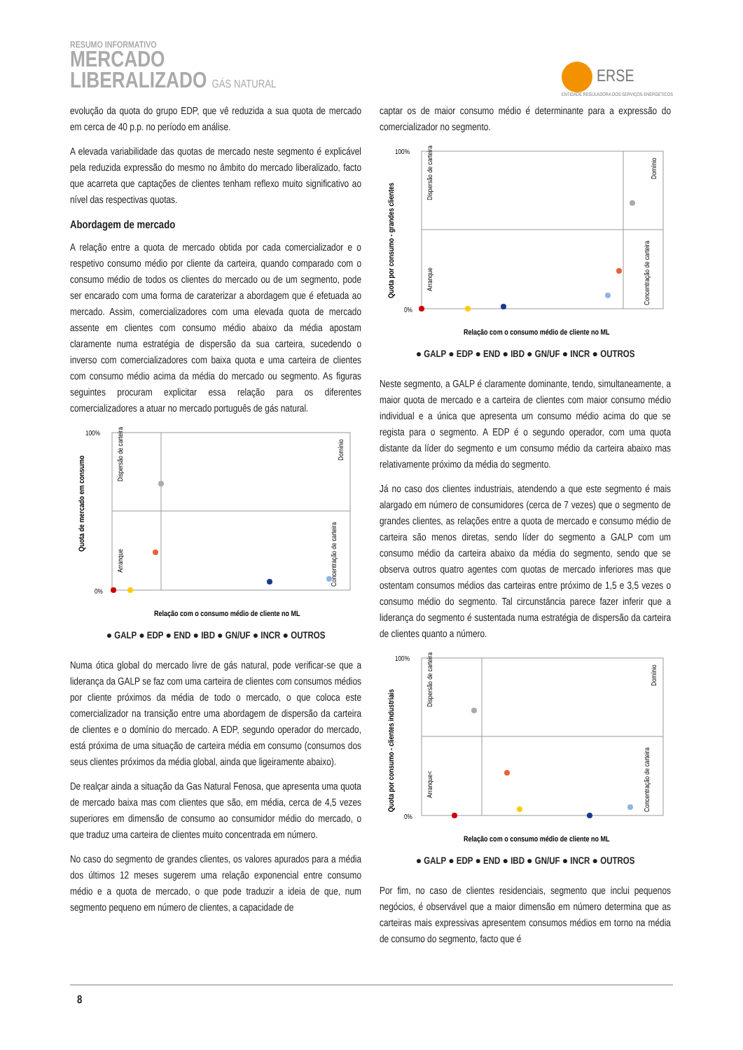RESUMO INFORMATIVO
MERCADO
LIBERALIZADO GÁS NATURAL
ERSE
ENTIDADE REGULADORA DOS SERVIÇOS ENERGÉTICOS
evolução da quota do grupo EDP, que vê reduzida a sua quota de mercado em cerca de 40 p.p. no período em análise.
A elevada variabilidade das quotas de mercado neste segmento é explicável pela reduzida expressão do mesmo no âmbito do mercado liberalizado, facto que acarreta que captações de clientes tenham reflexo muito significativo ao nível das respectivas quotas.
Abordagem de mercado
A relação entre a quota de mercado obtida por cada comercializador e o respetivo consumo médio por cliente da carteira, quando comparado com o consumo médio de todos os clientes do mercado ou de um segmento, pode ser encarado com uma forma de caraterizar a abordagem que é efetuada ao mercado. Assim, comercializadores com uma elevada quota de mercado assente em clientes com consumo médio abaixo da média apostam claramente numa estratégia de dispersão da sua carteira, sucedendo o inverso com comercializadores com baixa quota e uma carteira de clientes com consumo médio acima da média do mercado ou segmento. As figuras seguintes procuram explicitar essa relação para os diferentes comercializadores a atuar no mercado português de gás natural.
Quota de mercado em consumo
Dispersão de carteira
Domínio
Arranque
Concentração de carteira
100%
0%
Relação com o consumo médio de cliente no ML
● GALP ● EDP ● END ● IBD ● GN/UF ● INCR ● OUTROS
Numa ótica global do mercado livre de gás natural, pode verificar-se que a liderança da GALP se faz com uma carteira de clientes com consumos médios por cliente próximos da média de todo o mercado, o que coloca este comercializador na transição entre uma abordagem de dispersão da carteira de clientes e o domínio do mercado. A EDP, segundo operador do mercado, está próxima de uma situação de carteira média em consumo (consumos dos seus clientes próximos da média global, ainda que ligeiramente abaixo).
De realçar ainda a situação da Gas Natural Fenosa, que apresenta uma quota de mercado baixa mas com clientes que são, em média, cerca de 4,5 vezes superiores em dimensão de consumo ao consumidor médio do mercado, o que traduz uma carteira de clientes muito concentrada em número.
No caso do segmento de grandes clientes, os valores apurados para a média dos últimos 12 meses sugerem uma relação exponencial entre consumo médio e a quota de mercado, o que pode traduzir a ideia de que, num segmento pequeno em número de clientes, a capacidade de
captar os de maior consumo médio é determinante para a expressão do comercializador no segmento.
Quota por consumo - grandes clientes
Dispersão de carteira
Domínio
Arranque
Concentração de carteira
100%
0%
Relação com o consumo médio de cliente no ML
● GALP ● EDP ● END ● IBD ● GN/UF ● INCR ● OUTROS
Neste segmento, a GALP é claramente dominante, tendo, simultaneamente, a maior quota de mercado e a carteira de clientes com maior consumo médio individual e a única que apresenta um consumo médio acima do que se regista para o segmento. A EDP é o segundo operador, com uma quota distante da líder do segmento e um consumo médio da carteira abaixo mas relativamente próximo da média do segmento.
Já no caso dos clientes industriais, atendendo a que este segmento é mais alargado em número de consumidores (cerca de 7 vezes) que o segmento de grandes clientes, as relações entre a quota de mercado e consumo médio de carteira são menos diretas, sendo líder do segmento a GALP com um consumo médio da carteira abaixo da média do segmento, sendo que se observa outros quatro agentes com quotas de mercado inferiores mas que ostentam consumos médios das carteiras entre próximo de 1,5 e 3,5 vezes o consumo médio do segmento. Tal circunstância parece fazer inferir que a liderança do segmento é sustentada numa estratégia de dispersão da carteira de clientes quanto a número.
Quota por consumo - clientes industriais
Dispersão de carteira
Domínio
Arranque<
Concentração de carteira
100%
0%
Relação com o consumo médio de cliente no ML
● GALP ● EDP ● END ● IBD ● GN/UF ● INCR ● OUTROS
Por fim, no caso de clientes residenciais, segmento que inclui pequenos negócios, é observável que a maior dimensão em número determina que as carteiras mais expressivas apresentem consumos médios em torno na média de consumo do segmento, facto que é
8